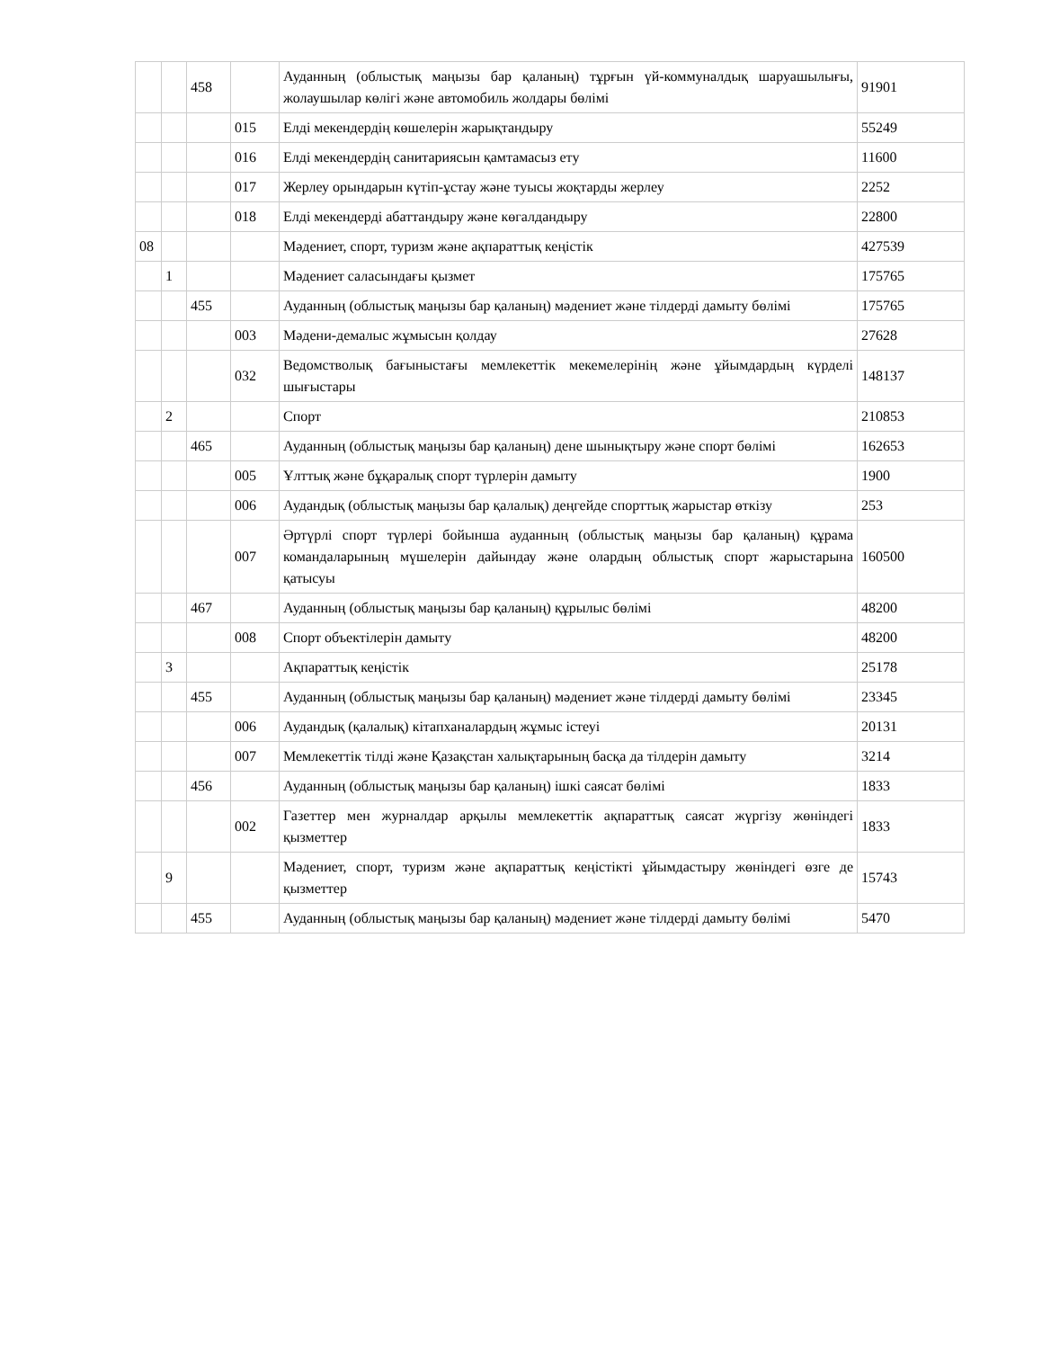| | | 458 | | Ауданның (облыстық маңызы бар қаланың) тұрғын үй-коммуналдық шаруашылығы, жолаушылар көлігі және автомобиль жолдары бөлімі | 91901 |
| | | | 015 | Елді мекендердің көшелерін жарықтандыру | 55249 |
| | | | 016 | Елді мекендердің санитариясын қамтамасыз ету | 11600 |
| | | | 017 | Жерлеу орындарын күтіп-ұстау және туысы жоқтарды жерлеу | 2252 |
| | | | 018 | Елді мекендерді абаттандыру және көгалдандыру | 22800 |
| 08 | | | | Мәдениет, спорт, туризм және ақпараттық кеңістік | 427539 |
| | 1 | | | Мәдениет саласындағы қызмет | 175765 |
| | | 455 | | Ауданның (облыстық маңызы бар қаланың) мәдениет және тілдерді дамыту бөлімі | 175765 |
| | | | 003 | Мәдени-демалыс жұмысын қолдау | 27628 |
| | | | 032 | Ведомстволық бағыныстағы мемлекеттік мекемелерінің және ұйымдардың күрделі шығыстары | 148137 |
| | 2 | | | Спорт | 210853 |
| | | 465 | | Ауданның (облыстық маңызы бар қаланың) дене шынықтыру және спорт бөлімі | 162653 |
| | | | 005 | Ұлттық және бұқаралық спорт түрлерін дамыту | 1900 |
| | | | 006 | Аудандық (облыстық маңызы бар қалалық) деңгейде спорттық жарыстар өткізу | 253 |
| | | | 007 | Әртүрлі спорт түрлері бойынша ауданның (облыстық маңызы бар қаланың) құрама командаларының мүшелерін дайындау және олардың облыстық спорт жарыстарына қатысуы | 160500 |
| | | 467 | | Ауданның (облыстық маңызы бар қаланың) құрылыс бөлімі | 48200 |
| | | | 008 | Спорт объектілерін дамыту | 48200 |
| | 3 | | | Ақпараттық кеңістік | 25178 |
| | | 455 | | Ауданның (облыстық маңызы бар қаланың) мәдениет және тілдерді дамыту бөлімі | 23345 |
| | | | 006 | Аудандық (қалалық) кітапханалардың жұмыс істеуі | 20131 |
| | | | 007 | Мемлекеттік тілді және Қазақстан халықтарының басқа да тілдерін дамыту | 3214 |
| | | 456 | | Ауданның (облыстық маңызы бар қаланың) ішкі саясат бөлімі | 1833 |
| | | | 002 | Газеттер мен журналдар арқылы мемлекеттік ақпараттық саясат жүргізу жөніндегі қызметтер | 1833 |
| | 9 | | | Мәдениет, спорт, туризм және ақпараттық кеңістікті ұйымдастыру жөніндегі өзге де қызметтер | 15743 |
| | | 455 | | Ауданның (облыстық маңызы бар қаланың) мәдениет және тілдерді дамыту бөлімі | 5470 |